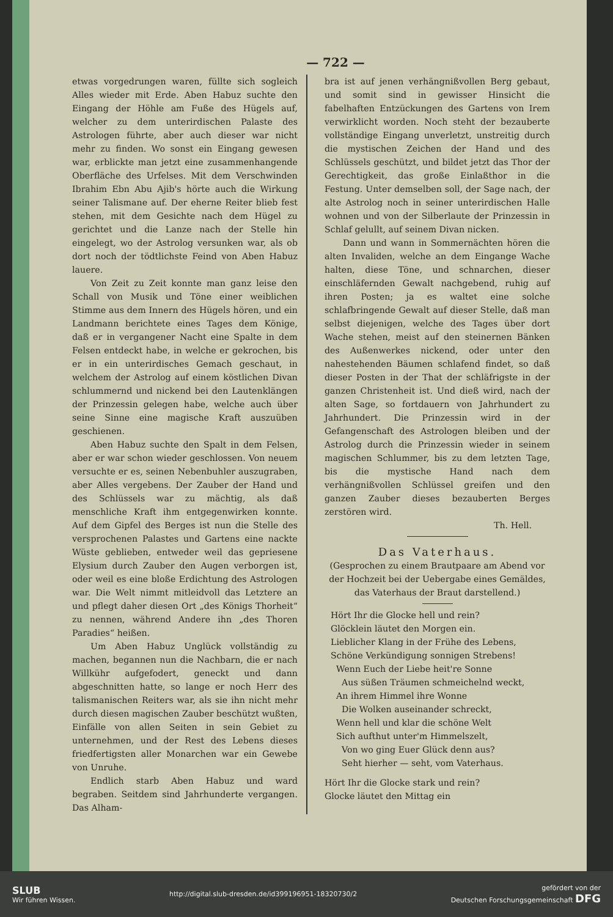— 722 —
etwas vorgedrungen waren, füllte sich sogleich Alles wieder mit Erde. Aben Habuz suchte den Eingang der Höhle am Fuße des Hügels auf, welcher zu dem unterirdischen Palaste des Astrologen führte, aber auch dieser war nicht mehr zu finden. Wo sonst ein Eingang gewesen war, erblickte man jetzt eine zusammenhangende Oberfläche des Urfelses. Mit dem Verschwinden Ibrahim Ebn Abu Ajib's hörte auch die Wirkung seiner Talismane auf. Der eherne Reiter blieb fest stehen, mit dem Gesichte nach dem Hügel zu gerichtet und die Lanze nach der Stelle hin eingelegt, wo der Astrolog versunken war, als ob dort noch der tödtlichste Feind von Aben Habuz lauere.
Von Zeit zu Zeit konnte man ganz leise den Schall von Musik und Töne einer weiblichen Stimme aus dem Innern des Hügels hören, und ein Landmann berichtete eines Tages dem Könige, daß er in vergangener Nacht eine Spalte in dem Felsen entdeckt habe, in welche er gekrochen, bis er in ein unterirdisches Gemach geschaut, in welchem der Astrolog auf einem köstlichen Divan schlummernd und nickend bei den Lautenklängen der Prinzessin gelegen habe, welche auch über seine Sinne eine magische Kraft auszuüben geschienen.
Aben Habuz suchte den Spalt in dem Felsen, aber er war schon wieder geschlossen. Von neuem versuchte er es, seinen Nebenbuhler auszugraben, aber Alles vergebens. Der Zauber der Hand und des Schlüssels war zu mächtig, als daß menschliche Kraft ihm entgegenwirken konnte. Auf dem Gipfel des Berges ist nun die Stelle des versprochenen Palastes und Gartens eine nackte Wüste geblieben, entweder weil das gepriesene Elysium durch Zauber den Augen verborgen ist, oder weil es eine bloße Erdichtung des Astrologen war. Die Welt nimmt mitleidvoll das Letztere an und pflegt daher diesen Ort „des Königs Thorheit“ zu nennen, während Andere ihn „des Thoren Paradies“ heißen.
Um Aben Habuz Unglück vollständig zu machen, begannen nun die Nachbarn, die er nach Willkühr aufgefodert, geneckt und dann abgeschnitten hatte, so lange er noch Herr des talismanischen Reiters war, als sie ihn nicht mehr durch diesen magischen Zauber beschützt wußten, Einfälle von allen Seiten in sein Gebiet zu unternehmen, und der Rest des Lebens dieses friedfertigsten aller Monarchen war ein Gewebe von Unruhe.
Endlich starb Aben Habuz und ward begraben. Seitdem sind Jahrhunderte vergangen. Das Alham-
bra ist auf jenen verhängnißvollen Berg gebaut, und somit sind in gewisser Hinsicht die fabelhaften Entzückungen des Gartens von Irem verwirklicht worden. Noch steht der bezauberte vollständige Eingang unverletzt, unstreitig durch die mystischen Zeichen der Hand und des Schlüssels geschützt, und bildet jetzt das Thor der Gerechtigkeit, das große Einlaßthor in die Festung. Unter demselben soll, der Sage nach, der alte Astrolog noch in seiner unterirdischen Halle wohnen und von der Silberlaute der Prinzessin in Schlaf gelullt, auf seinem Divan nicken.
Dann und wann in Sommernächten hören die alten Invaliden, welche an dem Eingange Wache halten, diese Töne, und schnarchen, dieser einschläfernden Gewalt nachgebend, ruhig auf ihren Posten; ja es waltet eine solche schlafbringende Gewalt auf dieser Stelle, daß man selbst diejenigen, welche des Tages über dort Wache stehen, meist auf den steinernen Bänken des Außenwerkes nickend, oder unter den nahestehenden Bäumen schlafend findet, so daß dieser Posten in der That der schläfrigste in der ganzen Christenheit ist. Und dieß wird, nach der alten Sage, so fortdauern von Jahrhundert zu Jahrhundert. Die Prinzessin wird in der Gefangenschaft des Astrologen bleiben und der Astrolog durch die Prinzessin wieder in seinem magischen Schlummer, bis zu dem letzten Tage, bis die mystische Hand nach dem verhängnißvollen Schlüssel greifen und den ganzen Zauber dieses bezauberten Berges zerstören wird.
Th. Hell.
Das Vaterhaus.
(Gesprochen zu einem Brautpaare am Abend vor der Hochzeit bei der Uebergabe eines Gemäldes, das Vaterhaus der Braut darstellend.)
Hört Ihr die Glocke hell und rein?
Glöcklein läutet den Morgen ein.
Lieblicher Klang in der Frühe des Lebens,
Schöne Verkündigung sonnigen Strebens!
Wenn Euch der Liebe heit're Sonne
Aus süßen Träumen schmeichelnd weckt,
An ihrem Himmel ihre Wonne
Die Wolken auseinander schreckt,
Wenn hell und klar die schöne Welt
Sich aufthut unter'm Himmelszelt,
Von wo ging Euer Glück denn aus?
Seht hierher — seht, vom Vaterhaus.
Hört Ihr die Glocke stark und rein?
Glocke läutet den Mittag ein
SLUB
Wir führen Wissen.
http://digital.slub-dresden.de/id399196951-18320730/2
gefördert von der
Deutschen Forschungsgemeinschaft DFG